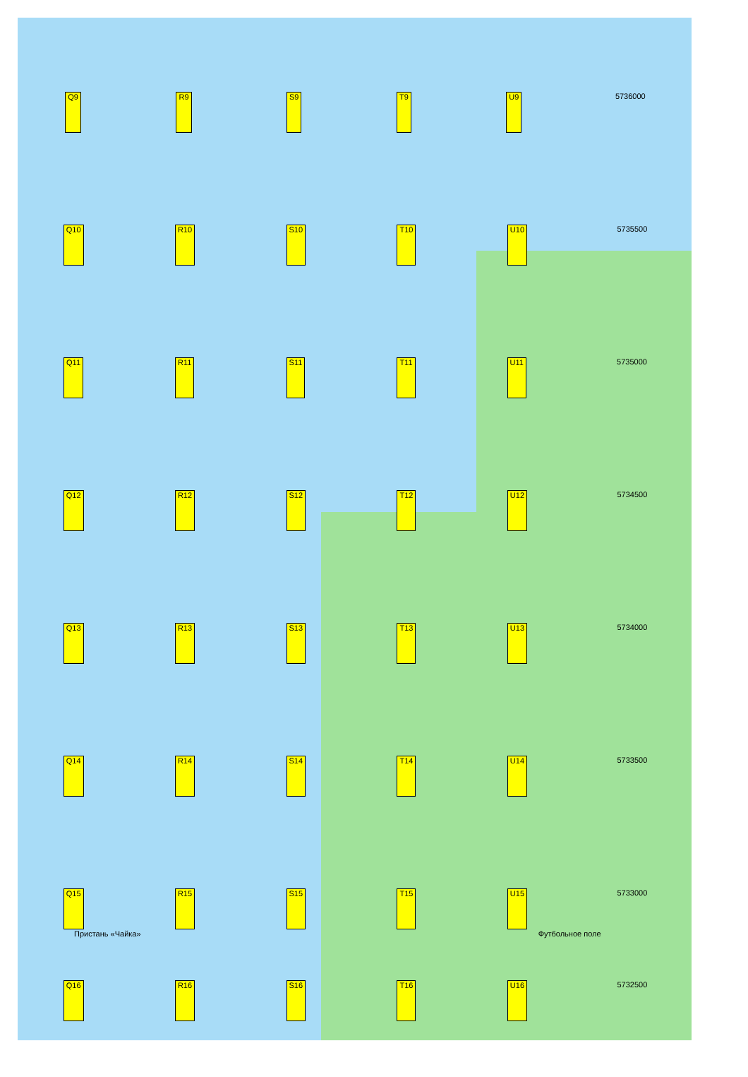Q9 R9 S9 T9 U9 5736000
Q10 R10 S10 T10 U10 5735500
Q11 R11 S11 T11 U11 5735000
Q12 R12 S12 T12 U12 5734500
Q13 R13 S13 T13 U13 5734000
Q14 R14 S14 T14 U14 5733500
Q15 R15 S15 T15 U15 5733000
Пристань «Чайка» Футбольное поле
Q16 R16 S16 T16 U16 5732500